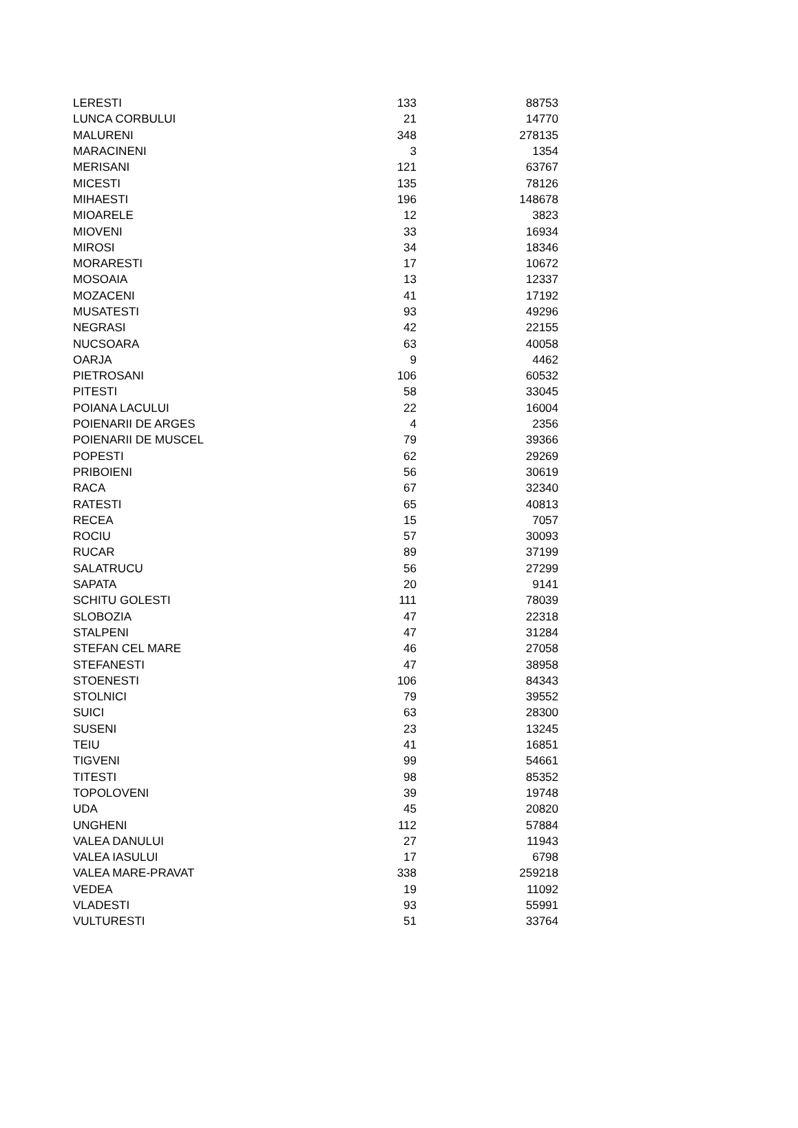| LERESTI | 133 | 88753 |
| LUNCA CORBULUI | 21 | 14770 |
| MALURENI | 348 | 278135 |
| MARACINENI | 3 | 1354 |
| MERISANI | 121 | 63767 |
| MICESTI | 135 | 78126 |
| MIHAESTI | 196 | 148678 |
| MIOARELE | 12 | 3823 |
| MIOVENI | 33 | 16934 |
| MIROSI | 34 | 18346 |
| MORARESTI | 17 | 10672 |
| MOSOAIA | 13 | 12337 |
| MOZACENI | 41 | 17192 |
| MUSATESTI | 93 | 49296 |
| NEGRASI | 42 | 22155 |
| NUCSOARA | 63 | 40058 |
| OARJA | 9 | 4462 |
| PIETROSANI | 106 | 60532 |
| PITESTI | 58 | 33045 |
| POIANA LACULUI | 22 | 16004 |
| POIENARII DE ARGES | 4 | 2356 |
| POIENARII DE MUSCEL | 79 | 39366 |
| POPESTI | 62 | 29269 |
| PRIBOIENI | 56 | 30619 |
| RACA | 67 | 32340 |
| RATESTI | 65 | 40813 |
| RECEA | 15 | 7057 |
| ROCIU | 57 | 30093 |
| RUCAR | 89 | 37199 |
| SALATRUCU | 56 | 27299 |
| SAPATA | 20 | 9141 |
| SCHITU GOLESTI | 111 | 78039 |
| SLOBOZIA | 47 | 22318 |
| STALPENI | 47 | 31284 |
| STEFAN CEL MARE | 46 | 27058 |
| STEFANESTI | 47 | 38958 |
| STOENESTI | 106 | 84343 |
| STOLNICI | 79 | 39552 |
| SUICI | 63 | 28300 |
| SUSENI | 23 | 13245 |
| TEIU | 41 | 16851 |
| TIGVENI | 99 | 54661 |
| TITESTI | 98 | 85352 |
| TOPOLOVENI | 39 | 19748 |
| UDA | 45 | 20820 |
| UNGHENI | 112 | 57884 |
| VALEA DANULUI | 27 | 11943 |
| VALEA IASULUI | 17 | 6798 |
| VALEA MARE-PRAVAT | 338 | 259218 |
| VEDEA | 19 | 11092 |
| VLADESTI | 93 | 55991 |
| VULTURESTI | 51 | 33764 |